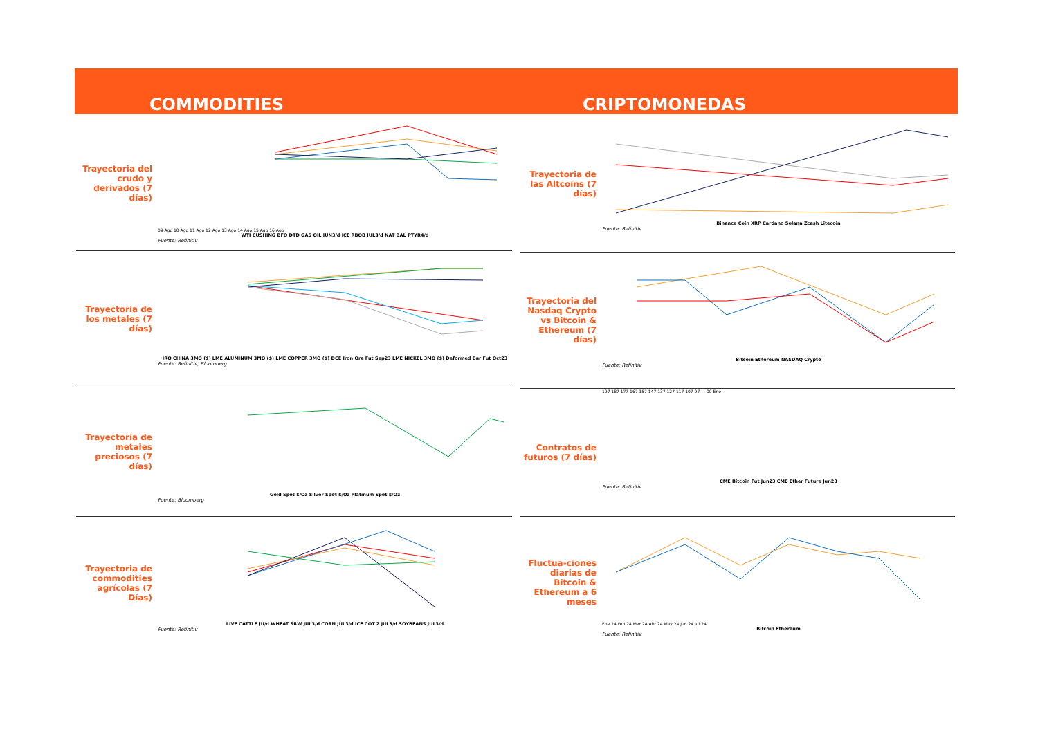COMMODITIES CRIPTOMONEDAS
Trayectoria del crudo y derivados (7 días)
09 Ago 10 Ago 11 Ago 12 Ago 13 Ago 14 Ago 15 Ago 16 Ago
WTI CUSHING BFO DTD GAS OIL JUN3/d ICE RBOB JUL3/d NAT BAL PTYR4/d
Fuente: Refinitiv
Trayectoria de los metales (7 días)
IRO CHINA 3MO ($) LME ALUMINUM 3MO ($) LME COPPER 3MO ($) DCE Iron Ore Fut Sep23 LME NICKEL 3MO ($) Deformed Bar Fut Oct23
Fuente: Refinitiv, Bloomberg
Trayectoria de metales preciosos (7 días)
Gold Spot $/Oz Silver Spot $/Oz Platinum Spot $/Oz
Fuente: Bloomberg
Trayectoria de commodities agrícolas (7 Días)
LIVE CATTLE JU/d WHEAT SRW JUL3/d CORN JUL3/d ICE COT 2 JUL3/d SOYBEANS JUL3/d
Fuente: Refinitiv
Trayectoria de las Altcoins (7 días)
Binance Coin XRP Cardano Solana Zcash Litecoin
Fuente: Refinitiv
Trayectoria del Nasdaq Crypto vs Bitcoin & Ethereum (7 días)
Bitcoin Ethereum NASDAQ Crypto
Fuente: Refinitiv
Contratos de futuros (7 días)
197 187 177 167 157 147 137 127 117 107 97 — 00 Ene
CME Bitcoin Fut Jun23 CME Ether Future Jun23
Fuente: Refinitiv
Fluctua-ciones diarias de Bitcoin & Ethereum a 6 meses
Ene 24 Feb 24 Mar 24 Abr 24 May 24 Jun 24 Jul 24
Bitcoin Ethereum
Fuente: Refinitiv